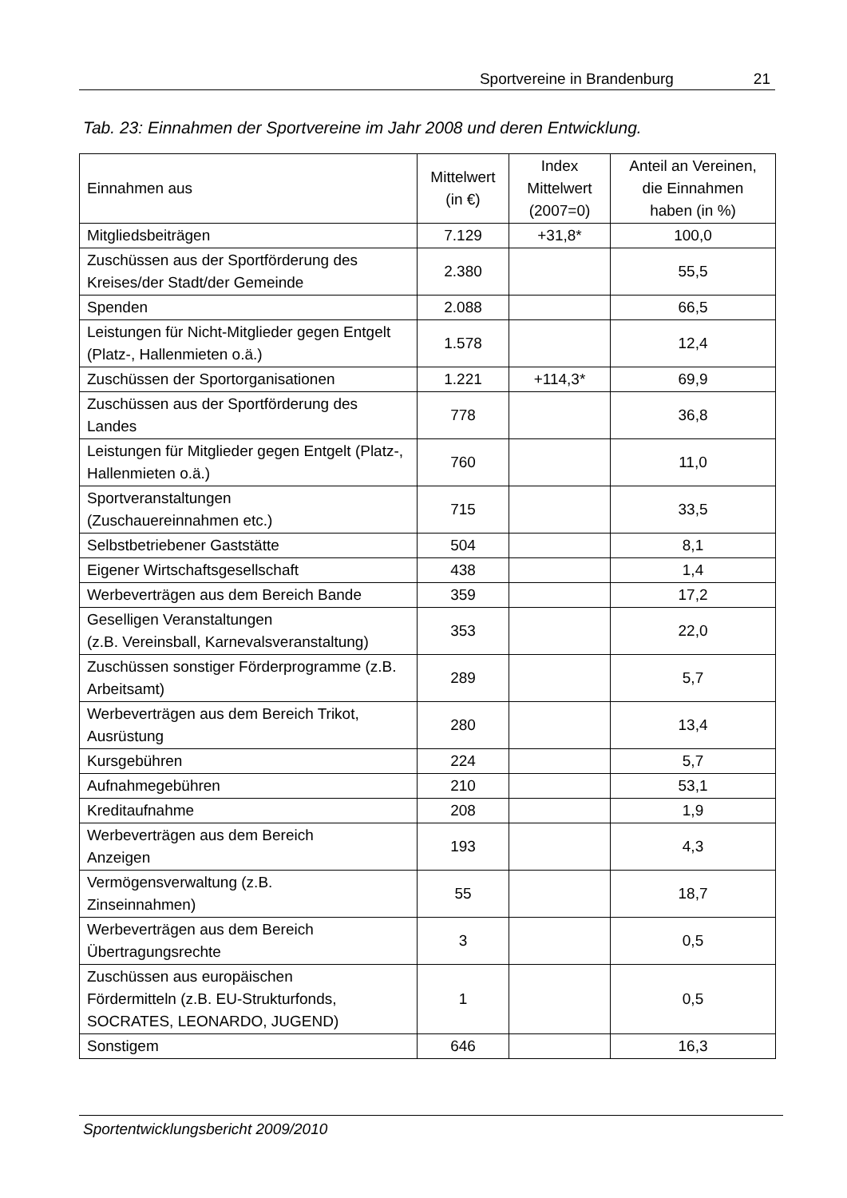Sportvereine in Brandenburg 21
Tab. 23: Einnahmen der Sportvereine im Jahr 2008 und deren Entwicklung.
| Einnahmen aus | Mittelwert (in €) | Index Mittelwert (2007=0) | Anteil an Vereinen, die Einnahmen haben (in %) |
| --- | --- | --- | --- |
| Mitgliedsbeiträgen | 7.129 | +31,8* | 100,0 |
| Zuschüssen aus der Sportförderung des Kreises/der Stadt/der Gemeinde | 2.380 | | 55,5 |
| Spenden | 2.088 | | 66,5 |
| Leistungen für Nicht-Mitglieder gegen Entgelt (Platz-, Hallenmieten o.ä.) | 1.578 | | 12,4 |
| Zuschüssen der Sportorganisationen | 1.221 | +114,3* | 69,9 |
| Zuschüssen aus der Sportförderung des Landes | 778 | | 36,8 |
| Leistungen für Mitglieder gegen Entgelt (Platz-, Hallenmieten o.ä.) | 760 | | 11,0 |
| Sportveranstaltungen (Zuschauereinnahmen etc.) | 715 | | 33,5 |
| Selbstbetriebener Gaststätte | 504 | | 8,1 |
| Eigener Wirtschaftsgesellschaft | 438 | | 1,4 |
| Werbeverträgen aus dem Bereich Bande | 359 | | 17,2 |
| Geselligen Veranstaltungen (z.B. Vereinsball, Karnevalsveranstaltung) | 353 | | 22,0 |
| Zuschüssen sonstiger Förderprogramme (z.B. Arbeitsamt) | 289 | | 5,7 |
| Werbeverträgen aus dem Bereich Trikot, Ausrüstung | 280 | | 13,4 |
| Kursgebühren | 224 | | 5,7 |
| Aufnahmegebühren | 210 | | 53,1 |
| Kreditaufnahme | 208 | | 1,9 |
| Werbeverträgen aus dem Bereich Anzeigen | 193 | | 4,3 |
| Vermögensverwaltung (z.B. Zinseinnahmen) | 55 | | 18,7 |
| Werbeverträgen aus dem Bereich Übertragungsrechte | 3 | | 0,5 |
| Zuschüssen aus europäischen Fördermitteln (z.B. EU-Strukturfonds, SOCRATES, LEONARDO, JUGEND) | 1 | | 0,5 |
| Sonstigem | 646 | | 16,3 |
Sportentwicklungsbericht 2009/2010